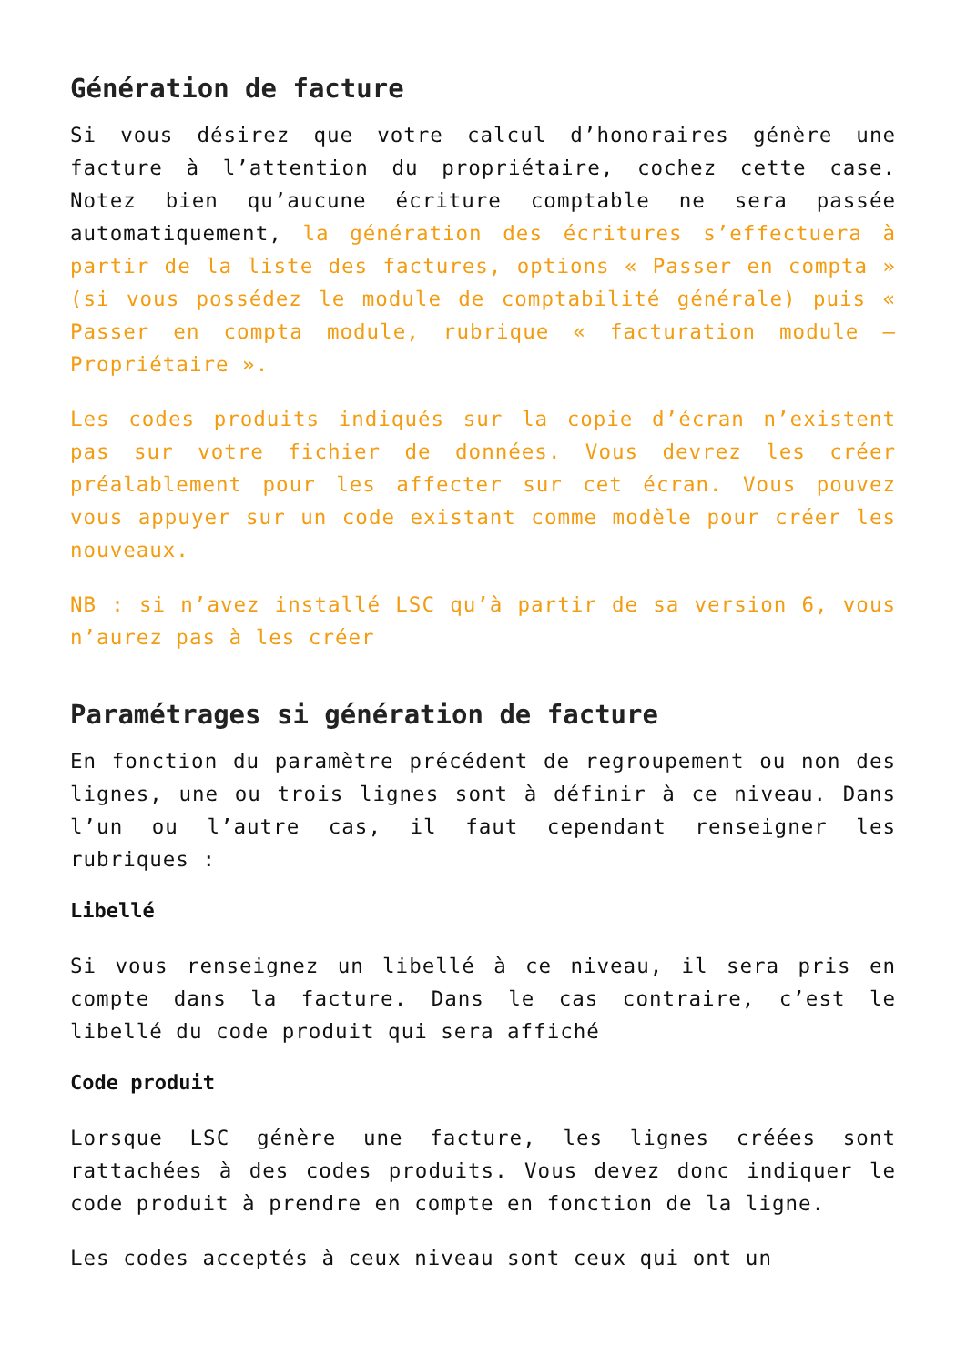Génération de facture
Si vous désirez que votre calcul d’honoraires génère une facture à l’attention du propriétaire, cochez cette case. Notez bien qu’aucune écriture comptable ne sera passée automatiquement, la génération des écritures s’effectuera à partir de la liste des factures, options « Passer en compta » (si vous possédez le module de comptabilité générale) puis « Passer en compta module, rubrique « facturation module – Propriétaire ».
Les codes produits indiqués sur la copie d’écran n’existent pas sur votre fichier de données. Vous devrez les créer préalablement pour les affecter sur cet écran. Vous pouvez vous appuyer sur un code existant comme modèle pour créer les nouveaux.
NB : si n’avez installé LSC qu’à partir de sa version 6, vous n’aurez pas à les créer
Paramétrages si génération de facture
En fonction du paramètre précédent de regroupement ou non des lignes, une ou trois lignes sont à définir à ce niveau. Dans l’un ou l’autre cas, il faut cependant renseigner les rubriques :
Libellé
Si vous renseignez un libellé à ce niveau, il sera pris en compte dans la facture. Dans le cas contraire, c’est le libellé du code produit qui sera affiché
Code produit
Lorsque LSC génère une facture, les lignes créées sont rattachées à des codes produits. Vous devez donc indiquer le code produit à prendre en compte en fonction de la ligne.
Les codes acceptés à ceux niveau sont ceux qui ont un